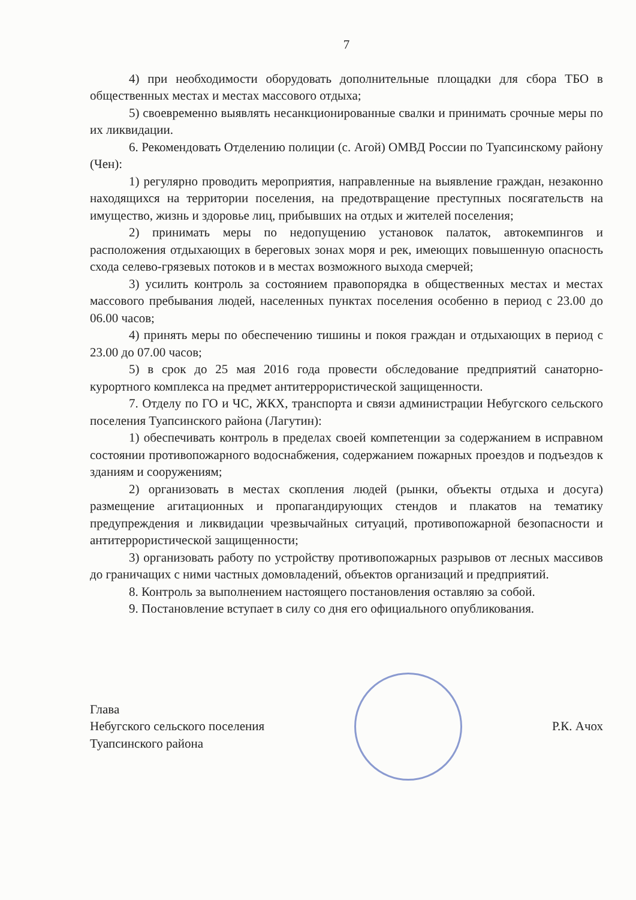7
4) при необходимости оборудовать дополнительные площадки для сбора ТБО в общественных местах и местах массового отдыха;
5) своевременно выявлять несанкционированные свалки и принимать срочные меры по их ликвидации.
6. Рекомендовать Отделению полиции (с. Агой) ОМВД России по Туапсинскому району (Чен):
1) регулярно проводить мероприятия, направленные на выявление граждан, незаконно находящихся на территории поселения, на предотвращение преступных посягательств на имущество, жизнь и здоровье лиц, прибывших на отдых и жителей поселения;
2) принимать меры по недопущению установок палаток, автокемпингов и расположения отдыхающих в береговых зонах моря и рек, имеющих повышенную опасность схода селево-грязевых потоков и в местах возможного выхода смерчей;
3) усилить контроль за состоянием правопорядка в общественных местах и местах массового пребывания людей, населенных пунктах поселения особенно в период с 23.00 до 06.00 часов;
4) принять меры по обеспечению тишины и покоя граждан и отдыхающих в период с 23.00 до 07.00 часов;
5) в срок до 25 мая 2016 года провести обследование предприятий санаторно-курортного комплекса на предмет антитеррористической защищенности.
7. Отделу по ГО и ЧС, ЖКХ, транспорта и связи администрации Небугского сельского поселения Туапсинского района (Лагутин):
1) обеспечивать контроль в пределах своей компетенции за содержанием в исправном состоянии противопожарного водоснабжения, содержанием пожарных проездов и подъездов к зданиям и сооружениям;
2) организовать в местах скопления людей (рынки, объекты отдыха и досуга) размещение агитационных и пропагандирующих стендов и плакатов на тематику предупреждения и ликвидации чрезвычайных ситуаций, противопожарной безопасности и антитеррористической защищенности;
3) организовать работу по устройству противопожарных разрывов от лесных массивов до граничащих с ними частных домовладений, объектов организаций и предприятий.
8. Контроль за выполнением настоящего постановления оставляю за собой.
9. Постановление вступает в силу со дня его официального опубликования.
Глава
Небугского сельского поселения
Туапсинского района
Р.К. Ачох